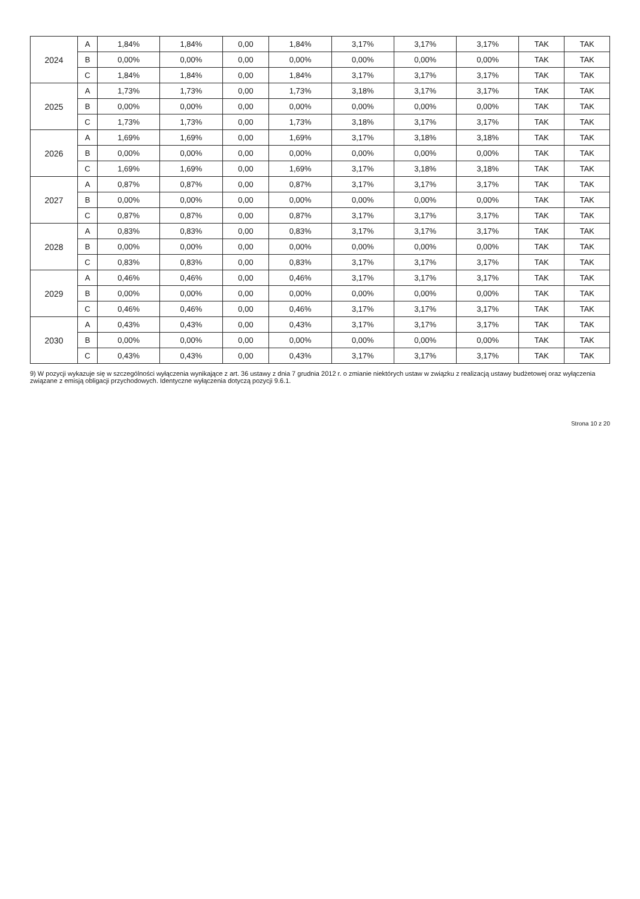| 2024 | A | 1,84% | 1,84% | 0,00 | 1,84% | 3,17% | 3,17% | 3,17% | TAK | TAK |
| | B | 0,00% | 0,00% | 0,00 | 0,00% | 0,00% | 0,00% | 0,00% | TAK | TAK |
| | C | 1,84% | 1,84% | 0,00 | 1,84% | 3,17% | 3,17% | 3,17% | TAK | TAK |
| 2025 | A | 1,73% | 1,73% | 0,00 | 1,73% | 3,18% | 3,17% | 3,17% | TAK | TAK |
| | B | 0,00% | 0,00% | 0,00 | 0,00% | 0,00% | 0,00% | 0,00% | TAK | TAK |
| | C | 1,73% | 1,73% | 0,00 | 1,73% | 3,18% | 3,17% | 3,17% | TAK | TAK |
| 2026 | A | 1,69% | 1,69% | 0,00 | 1,69% | 3,17% | 3,18% | 3,18% | TAK | TAK |
| | B | 0,00% | 0,00% | 0,00 | 0,00% | 0,00% | 0,00% | 0,00% | TAK | TAK |
| | C | 1,69% | 1,69% | 0,00 | 1,69% | 3,17% | 3,18% | 3,18% | TAK | TAK |
| 2027 | A | 0,87% | 0,87% | 0,00 | 0,87% | 3,17% | 3,17% | 3,17% | TAK | TAK |
| | B | 0,00% | 0,00% | 0,00 | 0,00% | 0,00% | 0,00% | 0,00% | TAK | TAK |
| | C | 0,87% | 0,87% | 0,00 | 0,87% | 3,17% | 3,17% | 3,17% | TAK | TAK |
| 2028 | A | 0,83% | 0,83% | 0,00 | 0,83% | 3,17% | 3,17% | 3,17% | TAK | TAK |
| | B | 0,00% | 0,00% | 0,00 | 0,00% | 0,00% | 0,00% | 0,00% | TAK | TAK |
| | C | 0,83% | 0,83% | 0,00 | 0,83% | 3,17% | 3,17% | 3,17% | TAK | TAK |
| 2029 | A | 0,46% | 0,46% | 0,00 | 0,46% | 3,17% | 3,17% | 3,17% | TAK | TAK |
| | B | 0,00% | 0,00% | 0,00 | 0,00% | 0,00% | 0,00% | 0,00% | TAK | TAK |
| | C | 0,46% | 0,46% | 0,00 | 0,46% | 3,17% | 3,17% | 3,17% | TAK | TAK |
| 2030 | A | 0,43% | 0,43% | 0,00 | 0,43% | 3,17% | 3,17% | 3,17% | TAK | TAK |
| | B | 0,00% | 0,00% | 0,00 | 0,00% | 0,00% | 0,00% | 0,00% | TAK | TAK |
| | C | 0,43% | 0,43% | 0,00 | 0,43% | 3,17% | 3,17% | 3,17% | TAK | TAK |
9) W pozycji wykazuje się w szczególności wyłączenia wynikające z art. 36 ustawy z dnia 7 grudnia 2012 r. o zmianie niektórych ustaw w związku z realizacją ustawy budżetowej oraz wyłączenia związane z emisją obligacji przychodowych. Identyczne wyłączenia dotyczą pozycji 9.6.1.
Strona 10 z 20